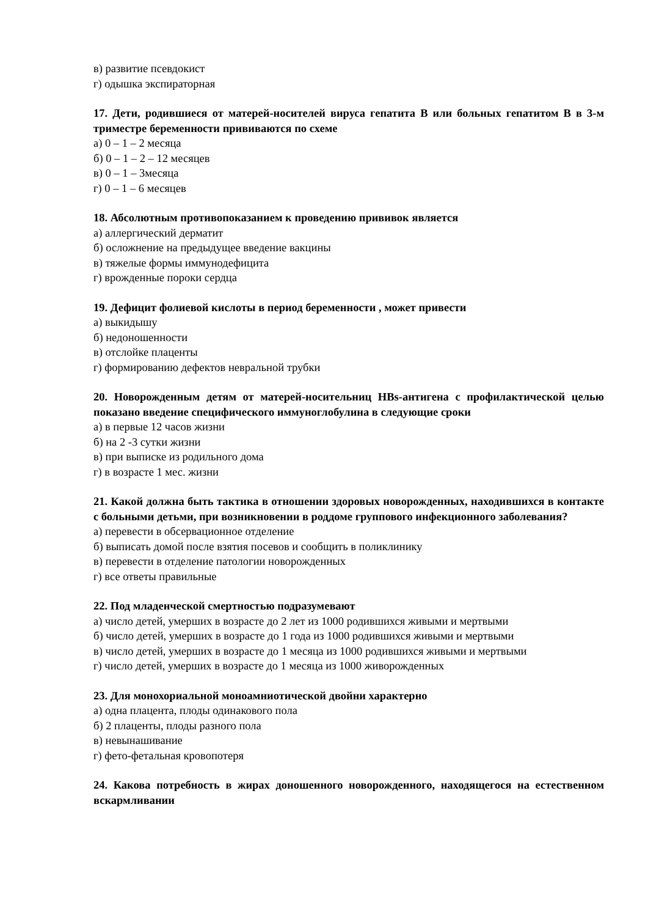в) развитие псевдокист
г) одышка экспираторная
17. Дети, родившиеся от матерей-носителей вируса гепатита В или больных гепатитом В в 3-м триместре беременности прививаются по схеме
а) 0 – 1 – 2 месяца
б) 0 – 1 – 2 – 12 месяцев
в) 0 – 1 – 3месяца
г) 0 – 1 – 6 месяцев
18. Абсолютным противопоказанием к проведению прививок является
а) аллергический дерматит
б) осложнение на предыдущее введение вакцины
в) тяжелые формы иммунодефицита
г) врожденные пороки сердца
19. Дефицит фолиевой кислоты в период беременности , может привести
а) выкидышу
б) недоношенности
в) отслойке плаценты
г) формированию дефектов невральной трубки
20. Новорожденным детям от матерей-носительниц HBs-антигена с профилактической целью показано введение специфического иммуноглобулина в следующие сроки
а) в первые 12 часов жизни
б) на 2 -3 сутки жизни
в) при выписке из родильного дома
г) в возрасте 1 мес. жизни
21. Какой должна быть тактика в отношении здоровых новорожденных, находившихся в контакте с больными детьми, при возникновении в роддоме группового инфекционного заболевания?
а) перевести в обсервационное отделение
б) выписать домой после взятия посевов и сообщить в поликлинику
в) перевести в отделение патологии новорожденных
г) все ответы правильные
22. Под младенческой смертностью подразумевают
а) число детей, умерших в возрасте до 2 лет из 1000 родившихся живыми и мертвыми
б) число детей, умерших в возрасте до 1 года из 1000 родившихся живыми и мертвыми
в) число детей, умерших в возрасте до 1 месяца из 1000 родившихся живыми и мертвыми
г) число детей, умерших в возрасте до 1 месяца из 1000 живорожденных
23. Для монохориальной моноамниотической двойни характерно
а) одна плацента, плоды одинакового пола
б) 2 плаценты, плоды разного пола
в) невынашивание
г) фето-фетальная кровопотеря
24. Какова потребность в жирах доношенного новорожденного, находящегося на естественном вскармливании